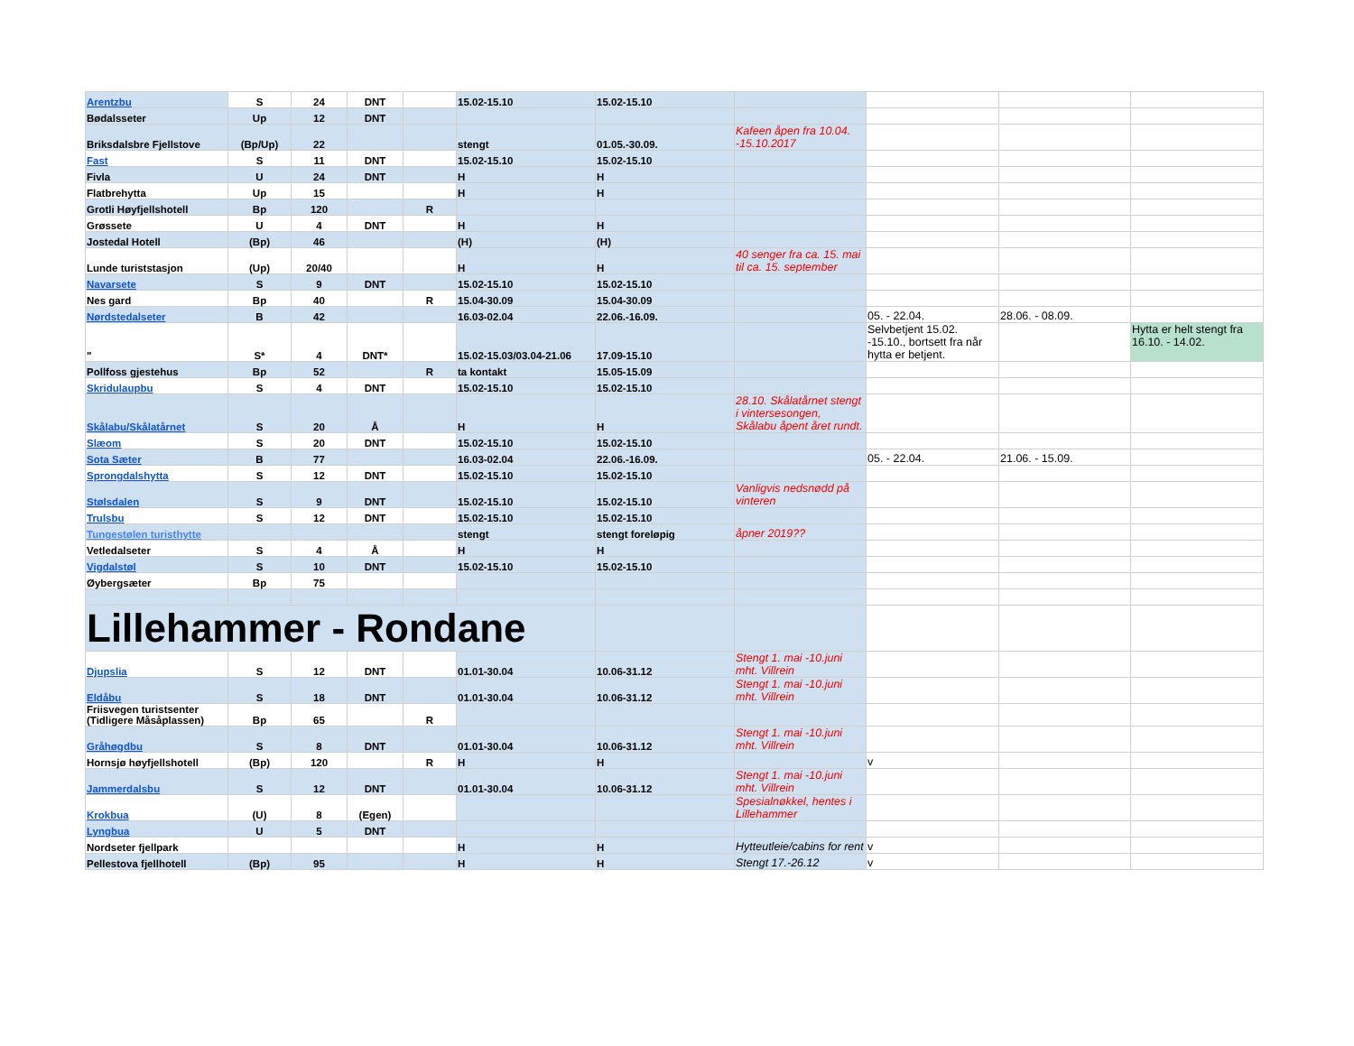| Arentzbu | S | 24 | DNT | | 15.02-15.10 | 15.02-15.10 | | | | |
| Bødalsseter | Up | 12 | DNT | | | | | | | |
| Briksdalsbre Fjellstove | (Bp/Up) | 22 | | | stengt | 01.05.-30.09. | Kafeen åpen fra 10.04. -15.10.2017 | | | |
| Fast | S | 11 | DNT | | 15.02-15.10 | 15.02-15.10 | | | | |
| Fivla | U | 24 | DNT | | H | H | | | | |
| Flatbrehytta | Up | 15 | | | H | H | | | | |
| Grotli Høyfjellshotell | Bp | 120 | | R | | | | | | |
| Grøssete | U | 4 | DNT | | H | H | | | | |
| Jostedal Hotell | (Bp) | 46 | | | (H) | (H) | | | | |
| Lunde turiststasjon | (Up) | 20/40 | | | H | H | 40 senger fra ca. 15. mai til ca. 15. september | | | |
| Navarsete | S | 9 | DNT | | 15.02-15.10 | 15.02-15.10 | | | | |
| Nes gard | Bp | 40 | | R | 15.04-30.09 | 15.04-30.09 | | | | |
| Nørdstedalseter | B | 42 | | | 16.03-02.04 | 22.06.-16.09. | | 05. - 22.04. | 28.06. - 08.09. | |
| " | S* | 4 | DNT* | | 15.02-15.03/03.04-21.06 | 17.09-15.10 | | Selvbetjent 15.02. -15.10., bortsett fra når hytta er betjent. | | Hytta er helt stengt fra 16.10. - 14.02. |
| Pollfoss gjestehus | Bp | 52 | | R | ta kontakt | 15.05-15.09 | | | | |
| Skridulaupbu | S | 4 | DNT | | 15.02-15.10 | 15.02-15.10 | | | | |
| Skålabu/Skålatårnet | S | 20 | Å | | H | H | 28.10. Skålatårnet stengt i vintersesongen, Skålabu åpent året rundt. | | | |
| Slæom | S | 20 | DNT | | 15.02-15.10 | 15.02-15.10 | | | | |
| Sota Sæter | B | 77 | | | 16.03-02.04 | 22.06.-16.09. | | 05. - 22.04. | 21.06. - 15.09. | |
| Sprongdalshytta | S | 12 | DNT | | 15.02-15.10 | 15.02-15.10 | | | | |
| Stølsdalen | S | 9 | DNT | | 15.02-15.10 | 15.02-15.10 | Vanligvis nedsnødd på vinteren | | | |
| Trulsbu | S | 12 | DNT | | 15.02-15.10 | 15.02-15.10 | | | | |
| Tungestølen turisthytte | | | | | stengt | stengt foreløpig | åpner 2019?? | | | |
| Vetledalseter | S | 4 | Å | | H | H | | | | |
| Vigdalstøl | S | 10 | DNT | | 15.02-15.10 | 15.02-15.10 | | | | |
| Øybergsæter | Bp | 75 | | | | | | | | |
| Lillehammer - Rondane | | | | | | | | | | |
| Djupslia | S | 12 | DNT | | 01.01-30.04 | 10.06-31.12 | Stengt 1. mai -10.juni mht. Villrein | | | |
| Eldåbu | S | 18 | DNT | | 01.01-30.04 | 10.06-31.12 | Stengt 1. mai -10.juni mht. Villrein | | | |
| Friisvegen turistsenter (Tidligere Måsåplassen) | Bp | 65 | | R | | | | | | |
| Gråhøgdbu | S | 8 | DNT | | 01.01-30.04 | 10.06-31.12 | Stengt 1. mai -10.juni mht. Villrein | | | |
| Hornsjø høyfjellshotell | (Bp) | 120 | | R | H | H | | v | | |
| Jammerdalsbu | S | 12 | DNT | | 01.01-30.04 | 10.06-31.12 | Stengt 1. mai -10.juni mht. Villrein | | | |
| Krokbua | (U) | 8 | (Egen) | | | | Spesialnøkkel, hentes i Lillehammer | | | |
| Lyngbua | U | 5 | DNT | | | | | | | |
| Nordseter fjellpark | | | | | H | H | Hytteutleie/cabins for rent | v | | |
| Pellestova fjellhotell | (Bp) | 95 | | | H | H | Stengt 17.-26.12 | v | | |